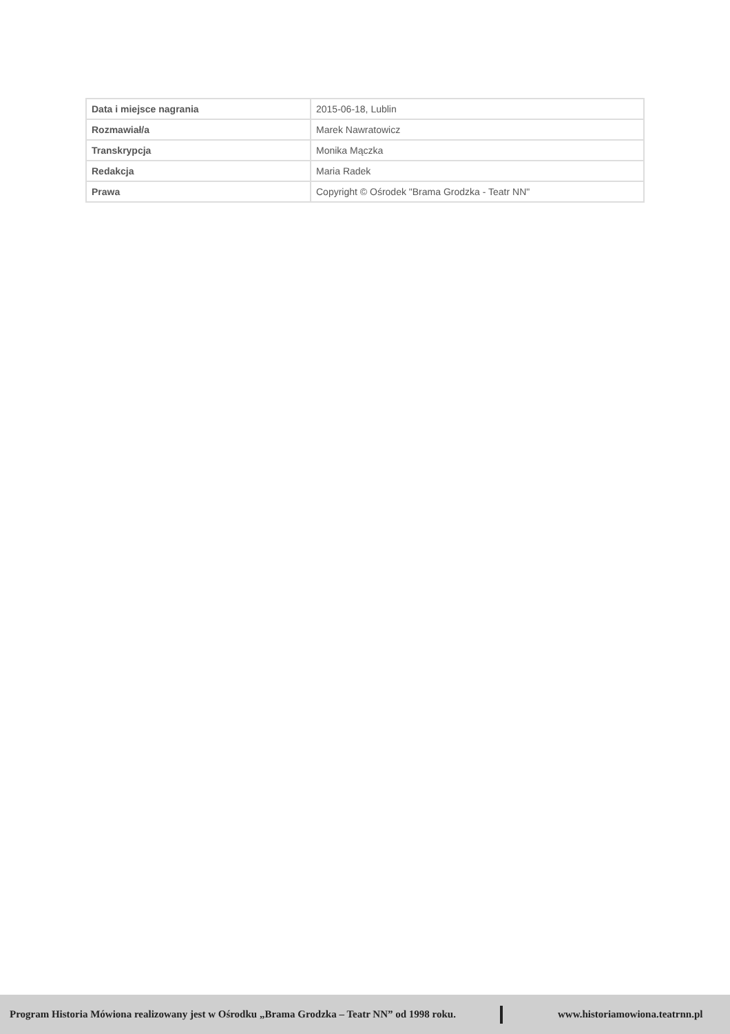| Data i miejsce nagrania | 2015-06-18, Lublin |
| Rozmawiał/a | Marek Nawratowicz |
| Transkrypcja | Monika Mączka |
| Redakcja | Maria Radek |
| Prawa | Copyright © Ośrodek "Brama Grodzka - Teatr NN" |
Program Historia Mówiona realizowany jest w Ośrodku „Brama Grodzka – Teatr NN” od 1998 roku. www.historiamowiona.teatrnn.pl